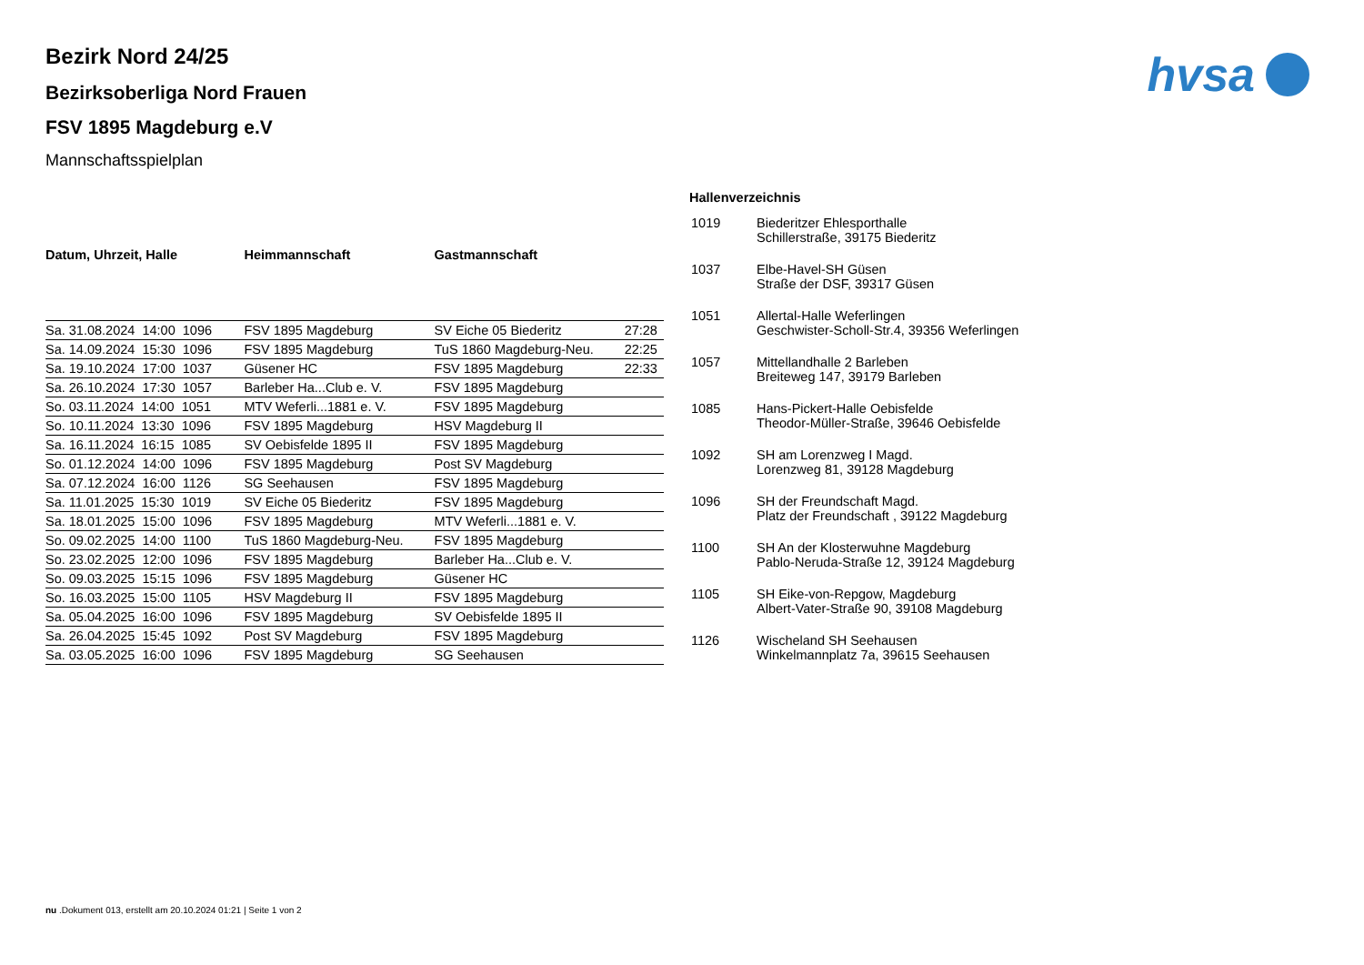hvsa
Bezirk Nord 24/25
Bezirksoberliga Nord Frauen
FSV 1895 Magdeburg e.V
Mannschaftsspielplan
| Datum, Uhrzeit, Halle | Heimmannschaft | Gastmannschaft | |
| --- | --- | --- | --- |
| Sa. 31.08.2024 14:00 1096 | FSV 1895 Magdeburg | SV Eiche 05 Biederitz | 27:28 |
| Sa. 14.09.2024 15:30 1096 | FSV 1895 Magdeburg | TuS 1860 Magdeburg-Neu. | 22:25 |
| Sa. 19.10.2024 17:00 1037 | Güsener HC | FSV 1895 Magdeburg | 22:33 |
| Sa. 26.10.2024 17:30 1057 | Barleber Ha...Club e. V. | FSV 1895 Magdeburg | |
| So. 03.11.2024 14:00 1051 | MTV Weferli...1881 e. V. | FSV 1895 Magdeburg | |
| So. 10.11.2024 13:30 1096 | FSV 1895 Magdeburg | HSV Magdeburg II | |
| Sa. 16.11.2024 16:15 1085 | SV Oebisfelde 1895 II | FSV 1895 Magdeburg | |
| So. 01.12.2024 14:00 1096 | FSV 1895 Magdeburg | Post SV Magdeburg | |
| Sa. 07.12.2024 16:00 1126 | SG Seehausen | FSV 1895 Magdeburg | |
| Sa. 11.01.2025 15:30 1019 | SV Eiche 05 Biederitz | FSV 1895 Magdeburg | |
| Sa. 18.01.2025 15:00 1096 | FSV 1895 Magdeburg | MTV Weferli...1881 e. V. | |
| So. 09.02.2025 14:00 1100 | TuS 1860 Magdeburg-Neu. | FSV 1895 Magdeburg | |
| So. 23.02.2025 12:00 1096 | FSV 1895 Magdeburg | Barleber Ha...Club e. V. | |
| So. 09.03.2025 15:15 1096 | FSV 1895 Magdeburg | Güsener HC | |
| So. 16.03.2025 15:00 1105 | HSV Magdeburg II | FSV 1895 Magdeburg | |
| Sa. 05.04.2025 16:00 1096 | FSV 1895 Magdeburg | SV Oebisfelde 1895 II | |
| Sa. 26.04.2025 15:45 1092 | Post SV Magdeburg | FSV 1895 Magdeburg | |
| Sa. 03.05.2025 16:00 1096 | FSV 1895 Magdeburg | SG Seehausen | |
Hallenverzeichnis
| 1019 | Biederitzer Ehlesporthalle Schillerstraße, 39175 Biederitz |
| 1037 | Elbe-Havel-SH Güsen Straße der DSF, 39317 Güsen |
| 1051 | Allertal-Halle Weferlingen Geschwister-Scholl-Str.4, 39356 Weferlingen |
| 1057 | Mittellandhalle 2 Barleben Breiteweg 147, 39179 Barleben |
| 1085 | Hans-Pickert-Halle Oebisfelde Theodor-Müller-Straße, 39646 Oebisfelde |
| 1092 | SH am Lorenzweg I Magd. Lorenzweg 81, 39128 Magdeburg |
| 1096 | SH der Freundschaft Magd. Platz der Freundschaft , 39122 Magdeburg |
| 1100 | SH An der Klosterwuhne Magdeburg Pablo-Neruda-Straße 12, 39124 Magdeburg |
| 1105 | SH Eike-von-Repgow, Magdeburg Albert-Vater-Straße 90, 39108 Magdeburg |
| 1126 | Wischeland SH Seehausen Winkelmannplatz 7a, 39615 Seehausen |
nu .Dokument 013, erstellt am 20.10.2024 01:21 | Seite 1 von 2